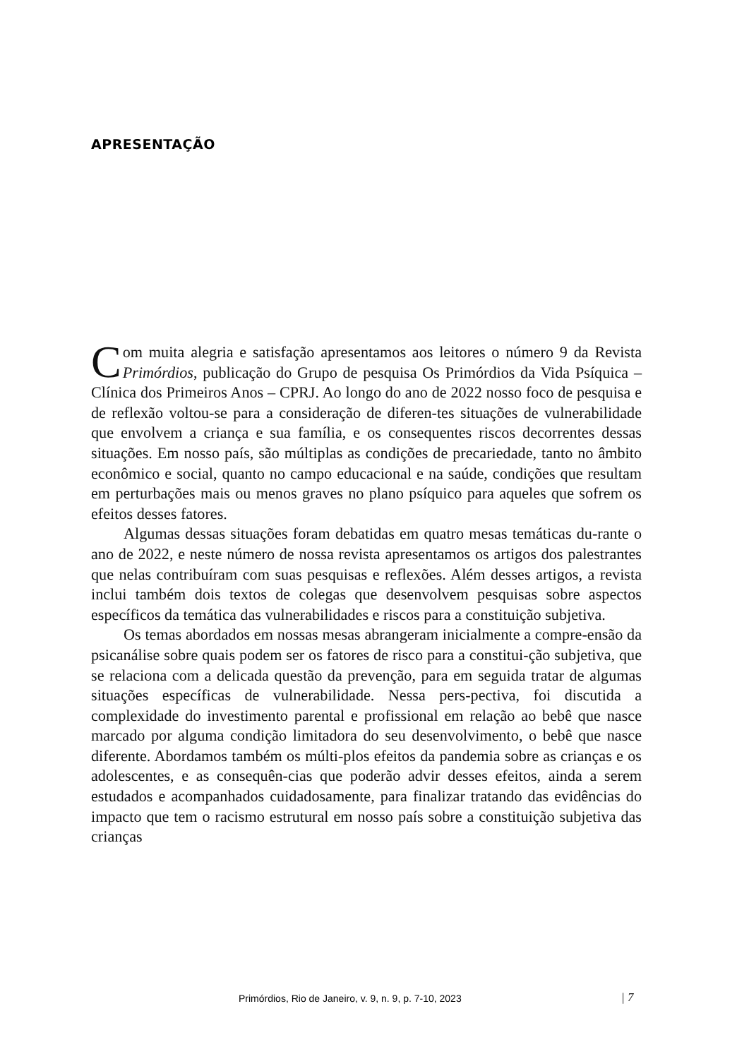APRESENTAÇÃO
Com muita alegria e satisfação apresentamos aos leitores o número 9 da Revista Primórdios, publicação do Grupo de pesquisa Os Primórdios da Vida Psíquica – Clínica dos Primeiros Anos – CPRJ. Ao longo do ano de 2022 nosso foco de pesquisa e de reflexão voltou-se para a consideração de diferen-tes situações de vulnerabilidade que envolvem a criança e sua família, e os consequentes riscos decorrentes dessas situações. Em nosso país, são múltiplas as condições de precariedade, tanto no âmbito econômico e social, quanto no campo educacional e na saúde, condições que resultam em perturbações mais ou menos graves no plano psíquico para aqueles que sofrem os efeitos desses fatores.
Algumas dessas situações foram debatidas em quatro mesas temáticas du-rante o ano de 2022, e neste número de nossa revista apresentamos os artigos dos palestrantes que nelas contribuíram com suas pesquisas e reflexões. Além desses artigos, a revista inclui também dois textos de colegas que desenvolvem pesquisas sobre aspectos específicos da temática das vulnerabilidades e riscos para a constituição subjetiva.
Os temas abordados em nossas mesas abrangeram inicialmente a compre-ensão da psicanálise sobre quais podem ser os fatores de risco para a constitui-ção subjetiva, que se relaciona com a delicada questão da prevenção, para em seguida tratar de algumas situações específicas de vulnerabilidade. Nessa pers-pectiva, foi discutida a complexidade do investimento parental e profissional em relação ao bebê que nasce marcado por alguma condição limitadora do seu desenvolvimento, o bebê que nasce diferente. Abordamos também os múlti-plos efeitos da pandemia sobre as crianças e os adolescentes, e as consequên-cias que poderão advir desses efeitos, ainda a serem estudados e acompanhados cuidadosamente, para finalizar tratando das evidências do impacto que tem o racismo estrutural em nosso país sobre a constituição subjetiva das crianças
Primórdios, Rio de Janeiro, v. 9, n. 9, p. 7-10, 2023 | 7